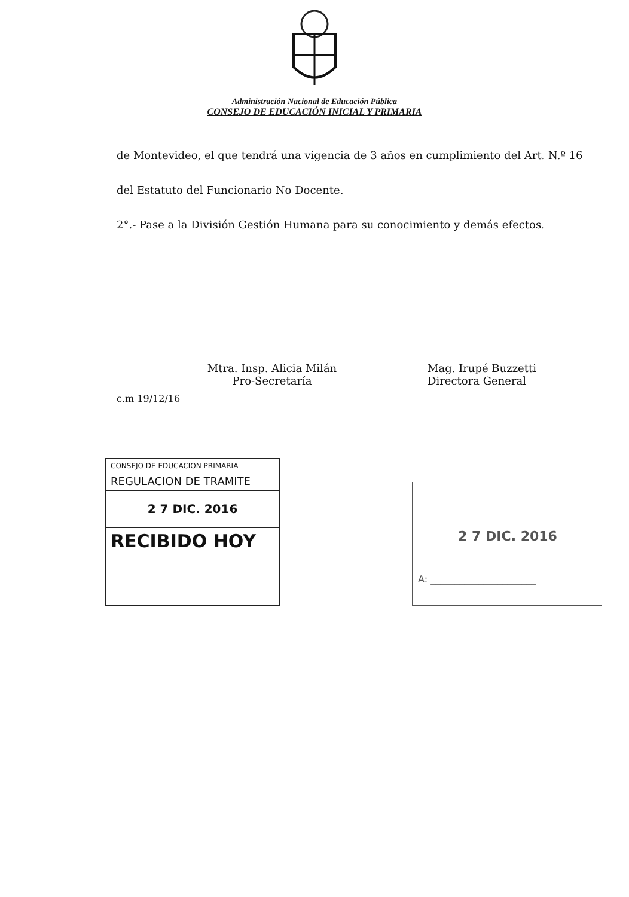Administración Nacional de Educación Pública
CONSEJO DE EDUCACIÓN INICIAL Y PRIMARIA
de Montevideo, el que tendrá una vigencia de 3 años en cumplimiento del Art. N.º 16
del Estatuto del Funcionario No Docente.
2°.- Pase a la División Gestión Humana para su conocimiento y demás efectos.
Mtra. Insp. Alicia Milán
Pro-Secretaría
Mag. Irupé Buzzetti
Directora General
c.m 19/12/16
CONSEJO DE EDUCACION PRIMARIA
REGULACION DE TRAMITE
2 7 DIC. 2016
RECIBIDO HOY
2 7 DIC. 2016
A: ______________________